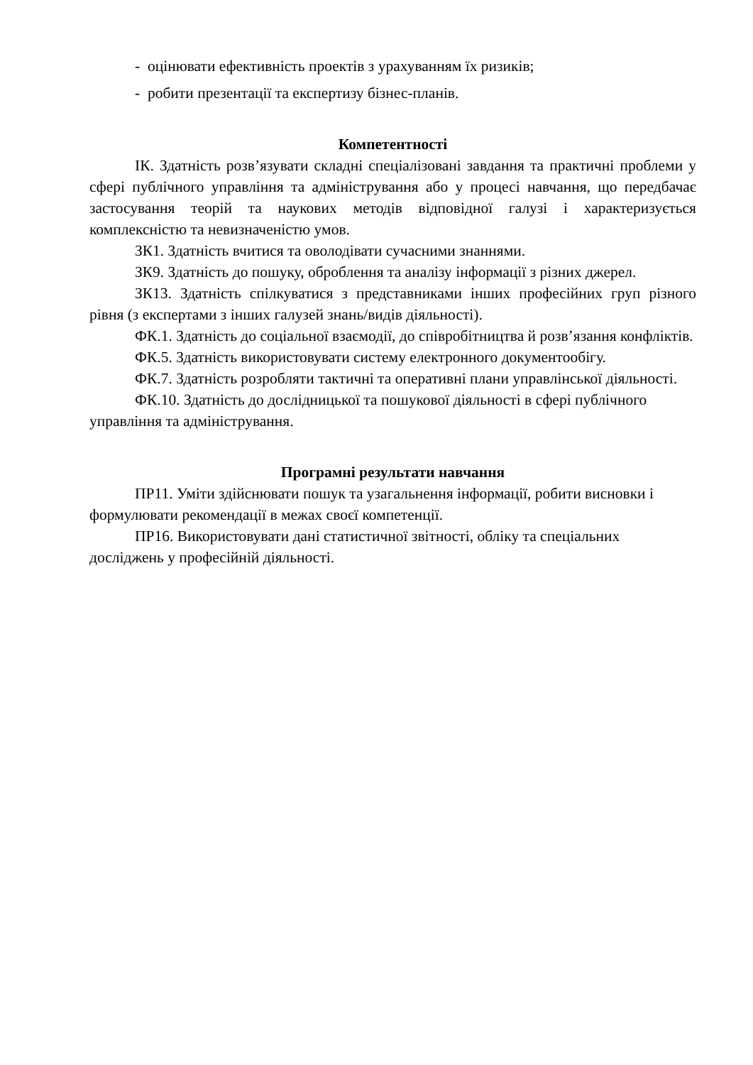- оцінювати ефективність проектів з урахуванням їх ризиків;
- робити презентації та експертизу бізнес-планів.
Компетентності
ІК. Здатність розв’язувати складні спеціалізовані завдання та практичні проблеми у сфері публічного управління та адміністрування або у процесі навчання, що передбачає застосування теорій та наукових методів відповідної галузі і характеризується комплексністю та невизначеністю умов.
ЗК1. Здатність вчитися та оволодівати сучасними знаннями.
ЗК9. Здатність до пошуку, оброблення та аналізу інформації з різних джерел.
ЗК13. Здатність спілкуватися з представниками інших професійних груп різного рівня (з експертами з інших галузей знань/видів діяльності).
ФК.1. Здатність до соціальної взаємодії, до співробітництва й розв’язання конфліктів.
ФК.5. Здатність використовувати систему електронного документообігу.
ФК.7. Здатність розробляти тактичні та оперативні плани управлінської діяльності.
ФК.10. Здатність до дослідницької та пошукової діяльності в сфері публічного управління та адміністрування.
Програмні результати навчання
ПР11. Уміти здійснювати пошук та узагальнення інформації, робити висновки і формулювати рекомендації в межах своєї компетенції.
ПР16. Використовувати дані статистичної звітності, обліку та спеціальних досліджень у професійній діяльності.